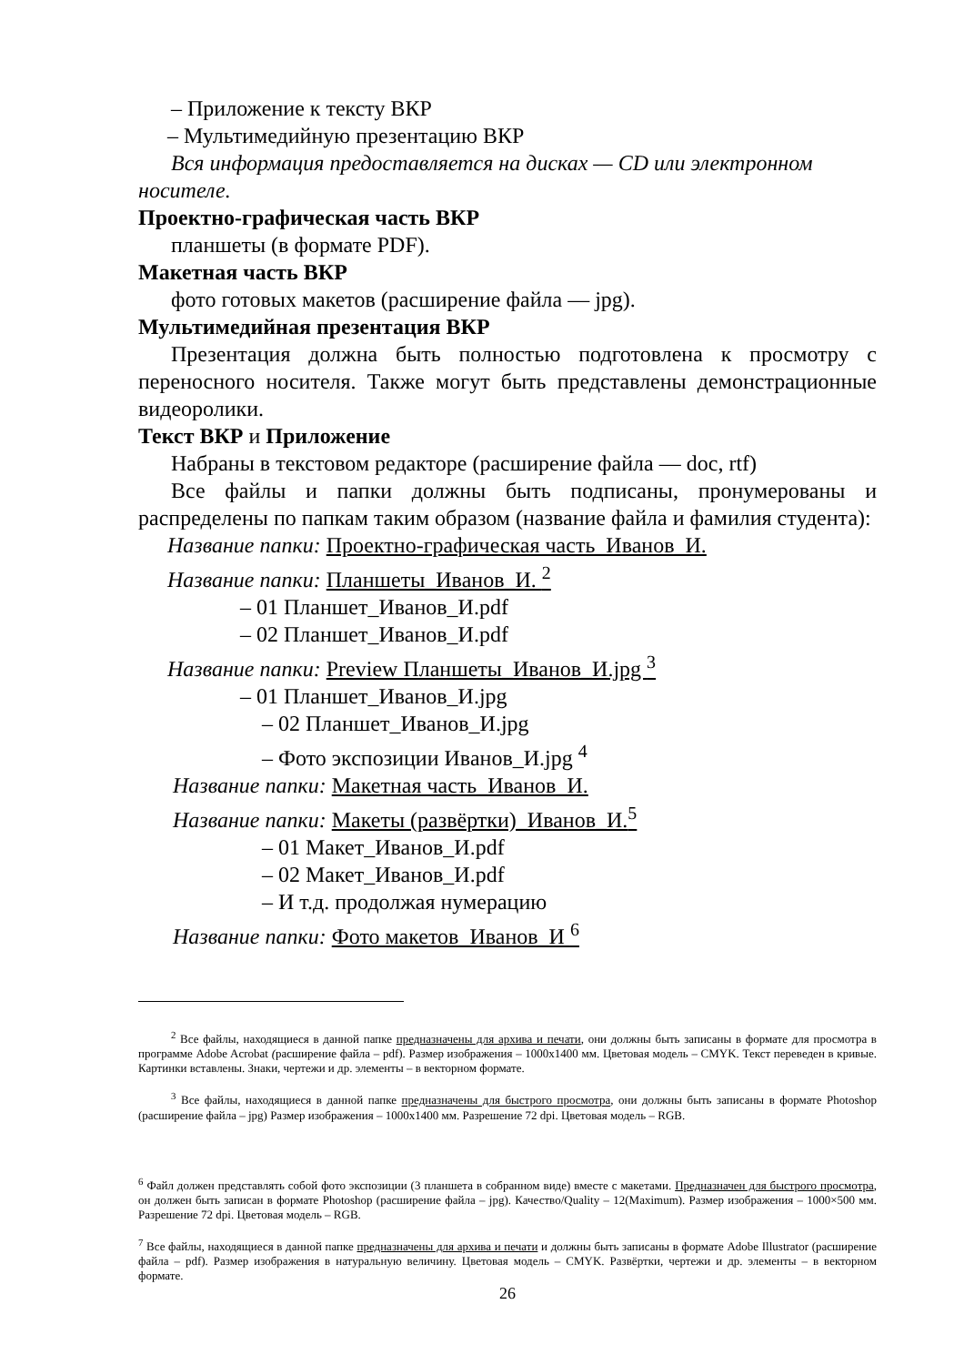– Приложение к тексту ВКР
– Мультимедийную презентацию ВКР
Вся информация предоставляется на дисках — CD или электронном
носителе.
Проектно-графическая часть ВКР
планшеты (в формате PDF).
Макетная часть ВКР
фото готовых макетов (расширение файла — jpg).
Мультимедийная презентация ВКР
Презентация должна быть полностью подготовлена к просмотру с переносного носителя. Также могут быть представлены демонстрационные видеоролики.
Текст ВКР и Приложение
Набраны в текстовом редакторе (расширение файла — doc, rtf)
Все файлы и папки должны быть подписаны, пронумерованы и распределены по папкам таким образом (название файла и фамилия студента):
Название папки: Проектно-графическая часть_Иванов_И.
Название папки: Планшеты_Иванов_И. <sup>2</sup>
– 01 Планшет_Иванов_И.pdf
– 02 Планшет_Иванов_И.pdf
Название папки: Preview Планшеты_Иванов_И.jpg <sup>3</sup>
– 01 Планшет_Иванов_И.jpg
– 02 Планшет_Иванов_И.jpg
– Фото экспозиции Иванов_И.jpg <sup>4</sup>
Название папки: Макетная часть_Иванов_И.
Название папки: Макеты (развёртки)_Иванов_И.<sup>5</sup>
– 01 Макет_Иванов_И.pdf
– 02 Макет_Иванов_И.pdf
– И т.д. продолжая нумерацию
Название папки: Фото макетов_Иванов_И <sup>6</sup>
<sup>2</sup> Все файлы, находящиеся в данной папке предназначены для архива и печати, они должны быть записаны в формате для просмотра в программе Adobe Acrobat (расширение файла – pdf). Размер изображения – 1000x1400 мм. Цветовая модель – CMYK. Текст переведен в кривые. Картинки вставлены. Знаки, чертежи и др. элементы – в векторном формате.
<sup>3</sup> Все файлы, находящиеся в данной папке предназначены для быстрого просмотра, они должны быть записаны в формате Photoshop (расширение файла – jpg) Размер изображения – 1000x1400 мм. Разрешение 72 dpi. Цветовая модель – RGB.
<sup>6</sup> Файл должен представлять собой фото экспозиции (3 планшета в собранном виде) вместе с макетами. Предназначен для быстрого просмотра, он должен быть записан в формате Photoshop (расширение файла – jpg). Качество/Quality – 12(Maximum). Размер изображения – 1000×500 мм. Разрешение 72 dpi. Цветовая модель – RGB.
<sup>7</sup> Все файлы, находящиеся в данной папке предназначены для архива и печати и должны быть записаны в формате Adobe Illustrator (расширение файла – pdf). Размер изображения в натуральную величину. Цветовая модель – CMYK. Развёртки, чертежи и др. элементы – в векторном формате.
26